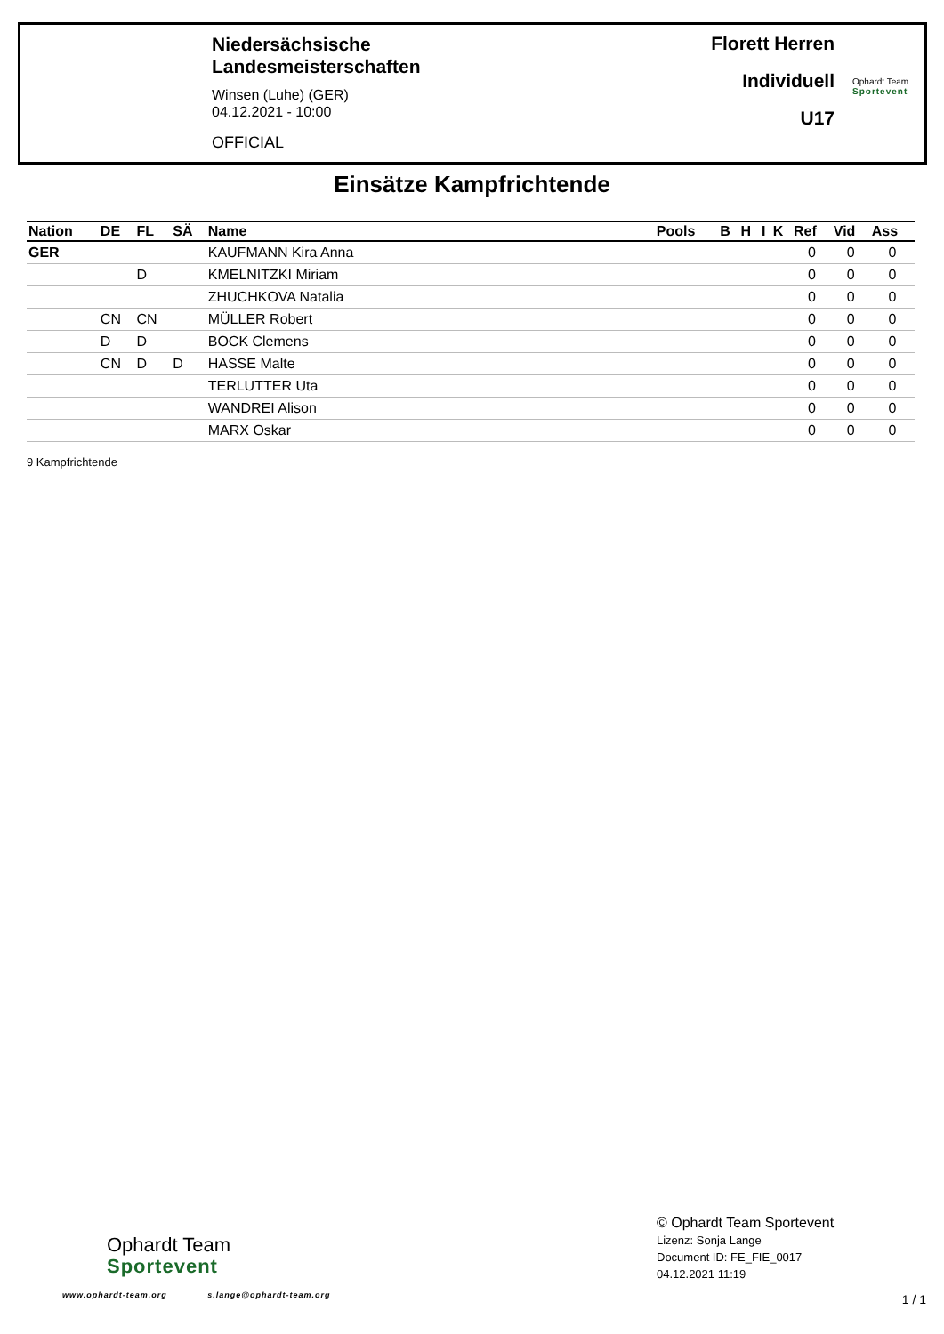Niedersächsische
Landesmeisterschaften
Winsen (Luhe) (GER)
04.12.2021 - 10:00
OFFICIAL
Florett Herren
Individuell
U17
Ophardt Team
Sportevent
Einsätze Kampfrichtende
| Nation | DE | FL | SÄ | Name | Pools | B | H | I | K | Ref | Vid | Ass |
| --- | --- | --- | --- | --- | --- | --- | --- | --- | --- | --- | --- | --- |
| GER | | | | KAUFMANN Kira Anna | | | | | | 0 | 0 | 0 |
| | | D | | KMELNITZKI Miriam | | | | | | 0 | 0 | 0 |
| | | | | ZHUCHKOVA Natalia | | | | | | 0 | 0 | 0 |
| | CN | CN | | MÜLLER Robert | | | | | | 0 | 0 | 0 |
| | D | D | | BOCK Clemens | | | | | | 0 | 0 | 0 |
| | CN | D | D | HASSE Malte | | | | | | 0 | 0 | 0 |
| | | | | TERLUTTER Uta | | | | | | 0 | 0 | 0 |
| | | | | WANDREI Alison | | | | | | 0 | 0 | 0 |
| | | | | MARX Oskar | | | | | | 0 | 0 | 0 |
9 Kampfrichtende
Ophardt Team
Sportevent
www.ophardt-team.org s.lange@ophardt-team.org
© Ophardt Team Sportevent
Lizenz: Sonja Lange
Document ID: FE_FIE_0017
04.12.2021 11:19
1 / 1